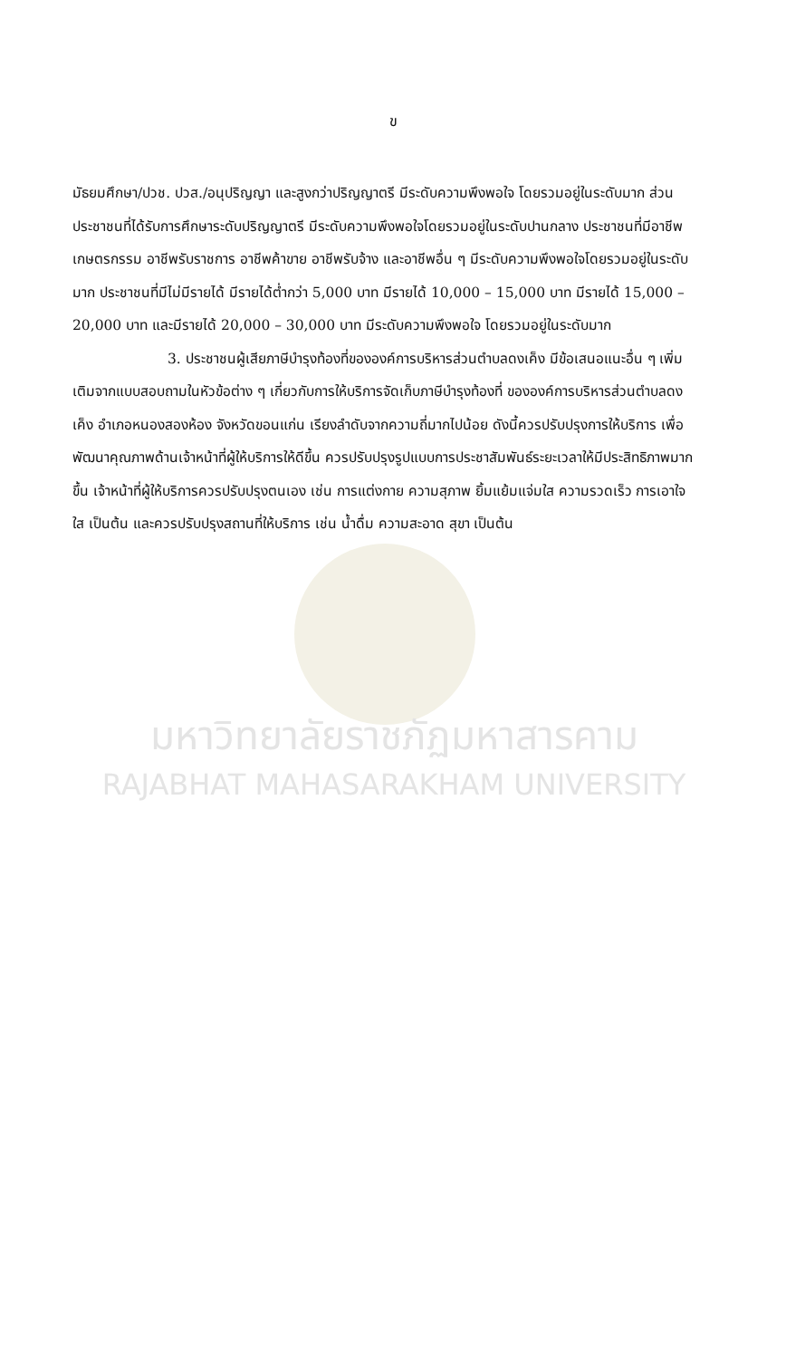มหาวิทยาลัยราชภัฏมหาสารคาม
RAJABHAT MAHASARAKHAM UNIVERSITY
ข
มัธยมศึกษา/ปวช. ปวส./อนุปริญญา และสูงกว่าปริญญาตรี มีระดับความพึงพอใจ โดยรวมอยู่ในระดับมาก ส่วนประชาชนที่ได้รับการศึกษาระดับปริญญาตรี มีระดับความพึงพอใจโดยรวมอยู่ในระดับปานกลาง ประชาชนที่มีอาชีพเกษตรกรรม อาชีพรับราชการ อาชีพค้าขาย อาชีพรับจ้าง และอาชีพอื่น ๆ มีระดับความพึงพอใจโดยรวมอยู่ในระดับมาก ประชาชนที่มีไม่มีรายได้ มีรายได้ต่ำกว่า 5,000 บาท มีรายได้ 10,000 – 15,000 บาท มีรายได้ 15,000 – 20,000 บาท และมีรายได้ 20,000 – 30,000 บาท มีระดับความพึงพอใจ โดยรวมอยู่ในระดับมาก
3. ประชาชนผู้เสียภาษีบำรุงท้องที่ขององค์การบริหารส่วนตำบลดงเค็ง มีข้อเสนอแนะอื่น ๆ เพิ่มเติมจากแบบสอบถามในหัวข้อต่าง ๆ เกี่ยวกับการให้บริการจัดเก็บภาษีบำรุงท้องที่ ขององค์การบริหารส่วนตำบลดงเค็ง อำเภอหนองสองห้อง จังหวัดขอนแก่น เรียงลำดับจากความถี่มากไปน้อย ดังนี้ควรปรับปรุงการให้บริการ เพื่อพัฒนาคุณภาพด้านเจ้าหน้าที่ผู้ให้บริการให้ดีขึ้น ควรปรับปรุงรูปแบบการประชาสัมพันธ์ระยะเวลาให้มีประสิทธิภาพมากขึ้น เจ้าหน้าที่ผู้ให้บริการควรปรับปรุงตนเอง เช่น การแต่งกาย ความสุภาพ ยิ้มแย้มแจ่มใส ความรวดเร็ว การเอาใจใส เป็นต้น และควรปรับปรุงสถานที่ให้บริการ เช่น น้ำดื่ม ความสะอาด สุขา เป็นต้น